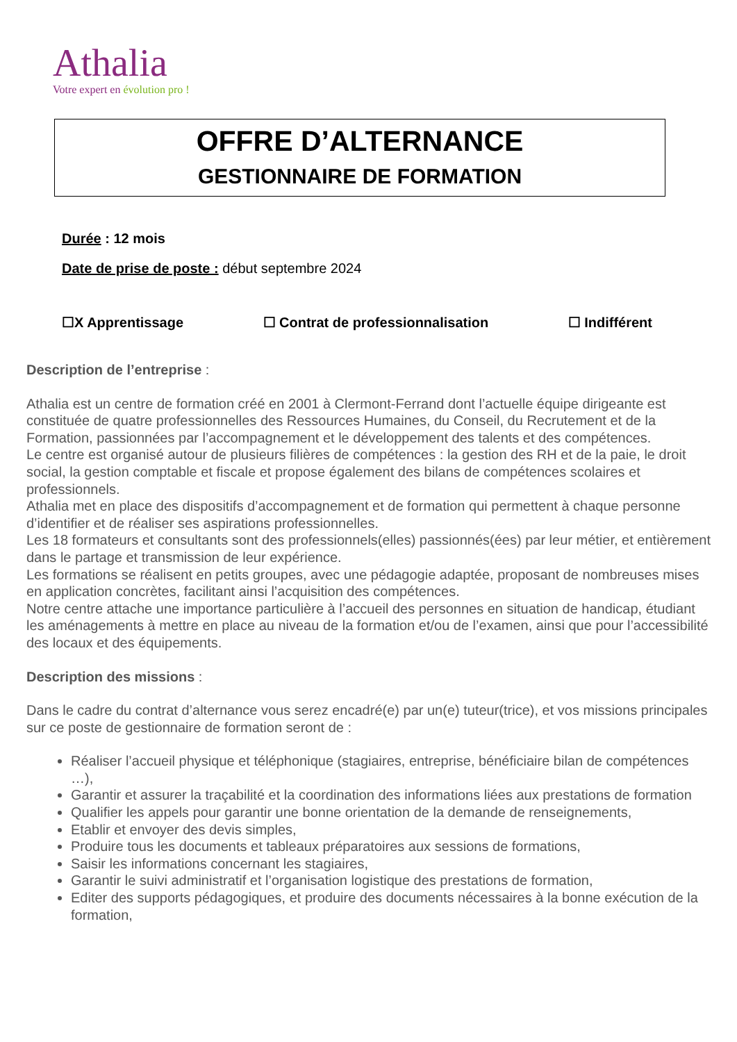Athalia
Votre expert en évolution pro !
OFFRE D’ALTERNANCE
GESTIONNAIRE DE FORMATION
Durée : 12 mois
Date de prise de poste : début septembre 2024
☐X Apprentissage ☐ Contrat de professionnalisation ☐ Indifférent
Description de l’entreprise :
Athalia est un centre de formation créé en 2001 à Clermont-Ferrand dont l’actuelle équipe dirigeante est constituée de quatre professionnelles des Ressources Humaines, du Conseil, du Recrutement et de la Formation, passionnées par l’accompagnement et le développement des talents et des compétences.
Le centre est organisé autour de plusieurs filières de compétences : la gestion des RH et de la paie, le droit social, la gestion comptable et fiscale et propose également des bilans de compétences scolaires et professionnels.
Athalia met en place des dispositifs d’accompagnement et de formation qui permettent à chaque personne d’identifier et de réaliser ses aspirations professionnelles.
Les 18 formateurs et consultants sont des professionnels(elles) passionnés(ées) par leur métier, et entièrement dans le partage et transmission de leur expérience.
Les formations se réalisent en petits groupes, avec une pédagogie adaptée, proposant de nombreuses mises en application concrètes, facilitant ainsi l’acquisition des compétences.
Notre centre attache une importance particulière à l’accueil des personnes en situation de handicap, étudiant les aménagements à mettre en place au niveau de la formation et/ou de l’examen, ainsi que pour l’accessibilité des locaux et des équipements.
Description des missions :
Dans le cadre du contrat d’alternance vous serez encadré(e) par un(e) tuteur(trice), et vos missions principales sur ce poste de gestionnaire de formation seront de :
Réaliser l’accueil physique et téléphonique (stagiaires, entreprise, bénéficiaire bilan de compétences …),
Garantir et assurer la traçabilité et la coordination des informations liées aux prestations de formation
Qualifier les appels pour garantir une bonne orientation de la demande de renseignements,
Etablir et envoyer des devis simples,
Produire tous les documents et tableaux préparatoires aux sessions de formations,
Saisir les informations concernant les stagiaires,
Garantir le suivi administratif et l’organisation logistique des prestations de formation,
Editer des supports pédagogiques, et produire des documents nécessaires à la bonne exécution de la formation,